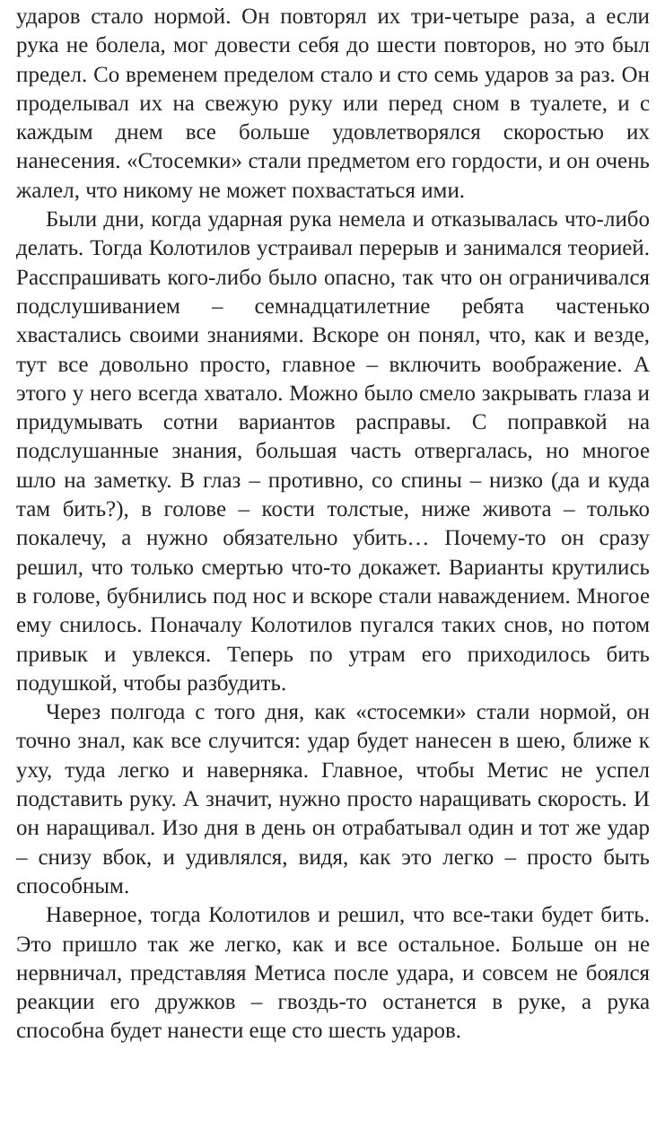ударов стало нормой. Он повторял их три-четыре раза, а если рука не болела, мог довести себя до шести повторов, но это был предел. Со временем пределом стало и сто семь ударов за раз. Он проделывал их на свежую руку или перед сном в туалете, и с каждым днем все больше удовлетворялся скоростью их нанесения. «Стосемки» стали предметом его гордости, и он очень жалел, что никому не может похвастаться ими.
Были дни, когда ударная рука немела и отказывалась что-либо делать. Тогда Колотилов устраивал перерыв и занимался теорией. Расспрашивать кого-либо было опасно, так что он ограничивался подслушиванием – семнадцатилетние ребята частенько хвастались своими знаниями. Вскоре он понял, что, как и везде, тут все довольно просто, главное – включить воображение. А этого у него всегда хватало. Можно было смело закрывать глаза и придумывать сотни вариантов расправы. С поправкой на подслушанные знания, большая часть отвергалась, но многое шло на заметку. В глаз – противно, со спины – низко (да и куда там бить?), в голове – кости толстые, ниже живота – только покалечу, а нужно обязательно убить… Почему-то он сразу решил, что только смертью что-то докажет. Варианты крутились в голове, бубнились под нос и вскоре стали наваждением. Многое ему снилось. Поначалу Колотилов пугался таких снов, но потом привык и увлекся. Теперь по утрам его приходилось бить подушкой, чтобы разбудить.
Через полгода с того дня, как «стосемки» стали нормой, он точно знал, как все случится: удар будет нанесен в шею, ближе к уху, туда легко и наверняка. Главное, чтобы Метис не успел подставить руку. А значит, нужно просто наращивать скорость. И он наращивал. Изо дня в день он отрабатывал один и тот же удар – снизу вбок, и удивлялся, видя, как это легко – просто быть способным.
Наверное, тогда Колотилов и решил, что все-таки будет бить. Это пришло так же легко, как и все остальное. Больше он не нервничал, представляя Метиса после удара, и совсем не боялся реакции его дружков – гвоздь-то останется в руке, а рука способна будет нанести еще сто шесть ударов.